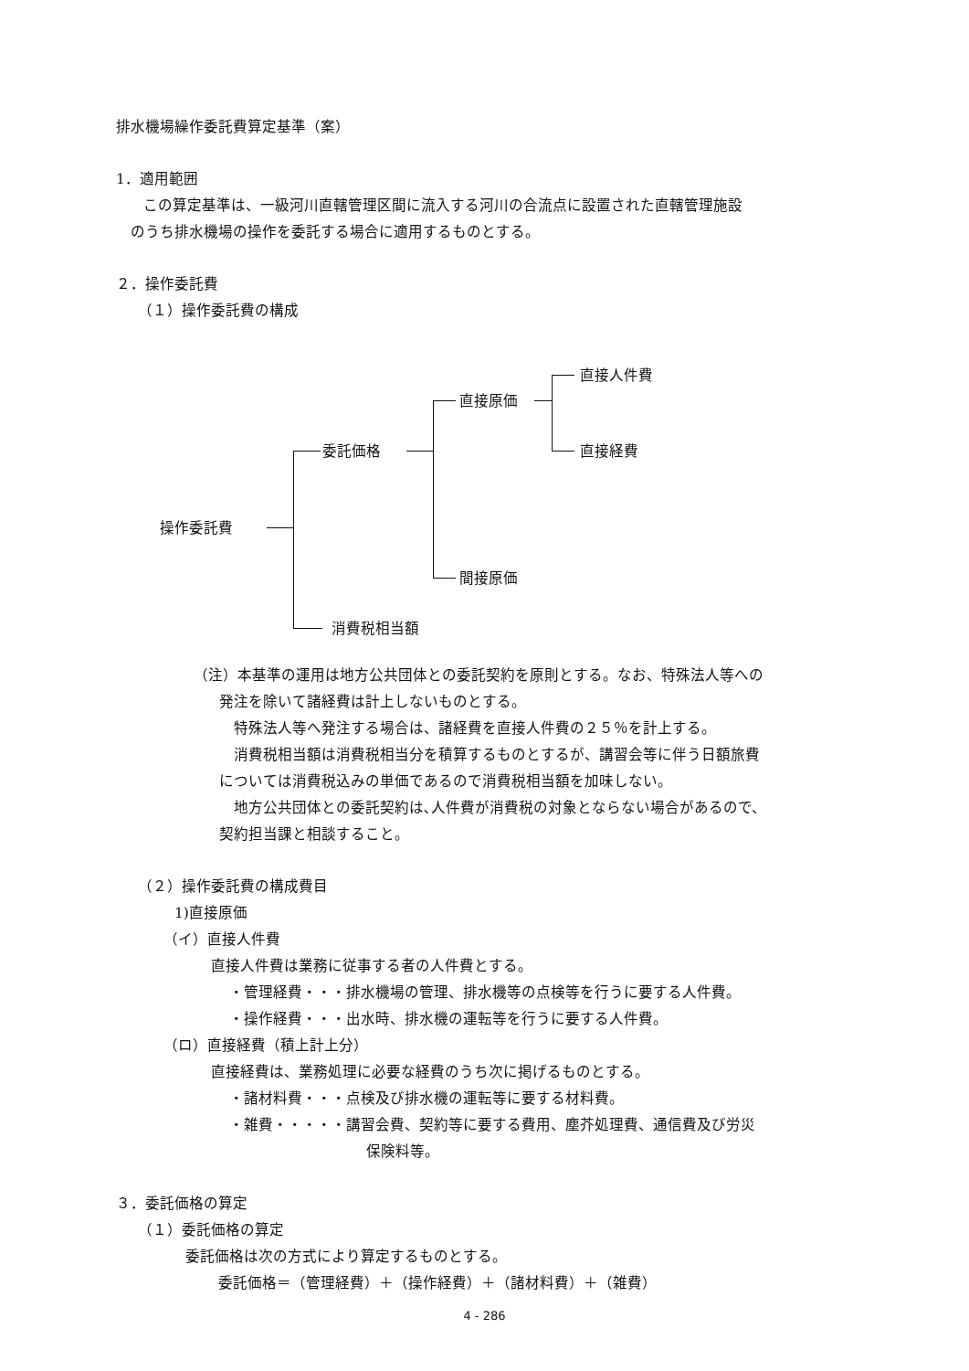排水機場繰作委託費算定基準（案）
1．適用範囲
この算定基準は、一級河川直轄管理区間に流入する河川の合流点に設置された直轄管理施設
のうち排水機場の操作を委託する場合に適用するものとする。
２．操作委託費
（１）操作委託費の構成
直接人件費
直接原価
直接経費
委託価格
操作委託費
間接原価
消費税相当額
（注）本基準の運用は地方公共団体との委託契約を原則とする。なお、特殊法人等への
発注を除いて諸経費は計上しないものとする。
　特殊法人等へ発注する場合は、諸経費を直接人件費の２５％を計上する。
　消費税相当額は消費税相当分を積算するものとするが、講習会等に伴う日額旅費
については消費税込みの単価であるので消費税相当額を加味しない。
　地方公共団体との委託契約は､人件費が消費税の対象とならない場合があるので、
契約担当課と相談すること。
（２）操作委託費の構成費目
1)直接原価
（イ）直接人件費
直接人件費は業務に従事する者の人件費とする。
・管理経費・・・排水機場の管理、排水機等の点検等を行うに要する人件費。
・操作経費・・・出水時、排水機の運転等を行うに要する人件費。
（ロ）直接経費（積上計上分）
直接経費は、業務処理に必要な経費のうち次に掲げるものとする。
・諸材料費・・・点検及び排水機の運転等に要する材料費。
・雑費・・・・・講習会費、契約等に要する費用、塵芥処理費、通信費及び労災
保険料等。
３．委託価格の算定
（１）委託価格の算定
委託価格は次の方式により算定するものとする。
委託価格＝（管理経費）＋（操作経費）＋（諸材料費）＋（雑費）
4 - 286